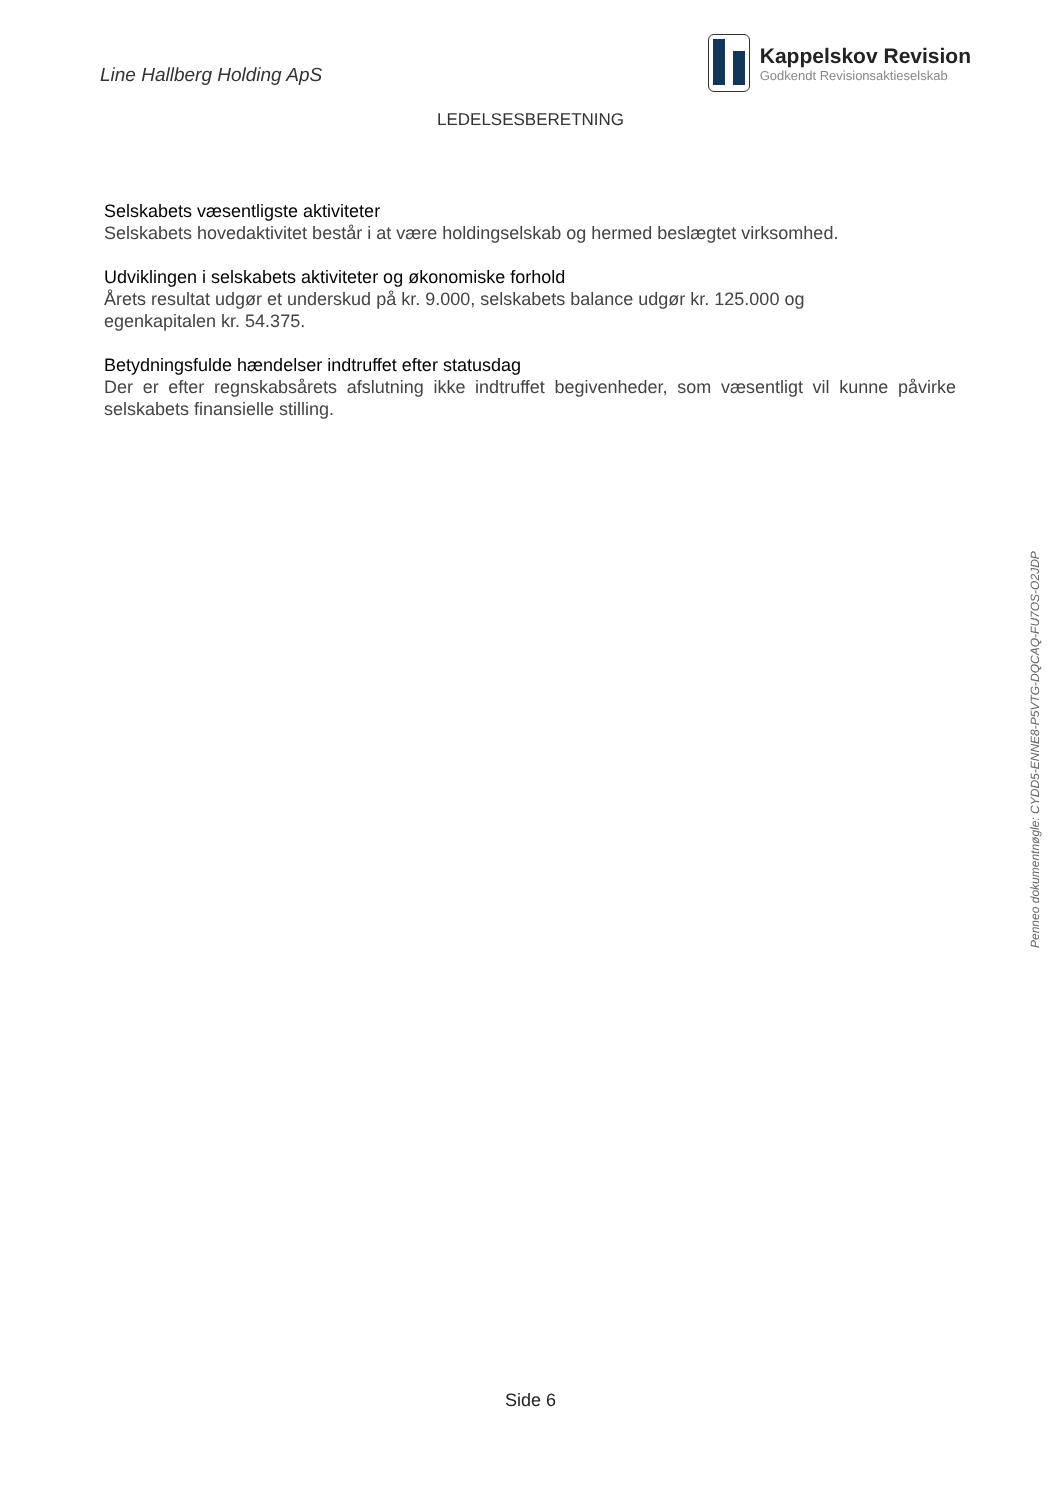Line Hallberg Holding ApS
Kappelskov Revision
Godkendt Revisionsaktieselskab
LEDELSESBERETNING
Selskabets væsentligste aktiviteter
Selskabets hovedaktivitet består i at være holdingselskab og hermed beslægtet virksomhed.
Udviklingen i selskabets aktiviteter og økonomiske forhold
Årets resultat udgør et underskud på kr. 9.000, selskabets balance udgør kr. 125.000 og
egenkapitalen kr. 54.375.
Betydningsfulde hændelser indtruffet efter statusdag
Der er efter regnskabsårets afslutning ikke indtruffet begivenheder, som væsentligt vil kunne påvirke selskabets finansielle stilling.
Penneo dokumentnøgle: CYDD5-ENNE8-P5VTG-DQCAQ-FU7OS-O2JDP
Side 6